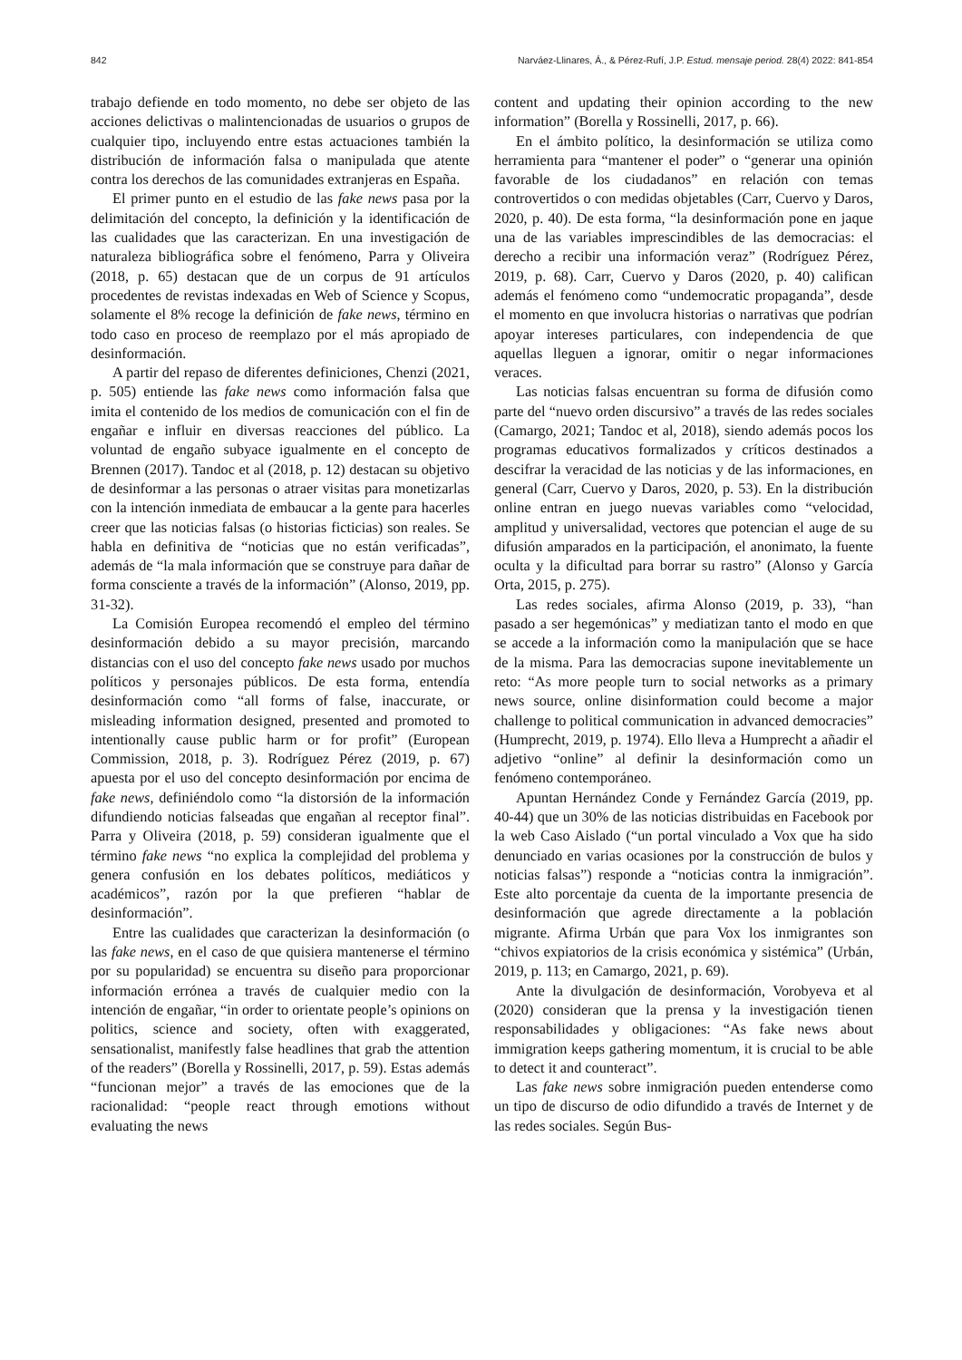842 Narváez-Llinares, Á., & Pérez-Rufí, J.P. Estud. mensaje period. 28(4) 2022: 841-854
trabajo defiende en todo momento, no debe ser objeto de las acciones delictivas o malintencionadas de usuarios o grupos de cualquier tipo, incluyendo entre estas actuaciones también la distribución de información falsa o manipulada que atente contra los derechos de las comunidades extranjeras en España.
El primer punto en el estudio de las fake news pasa por la delimitación del concepto, la definición y la identificación de las cualidades que las caracterizan. En una investigación de naturaleza bibliográfica sobre el fenómeno, Parra y Oliveira (2018, p. 65) destacan que de un corpus de 91 artículos procedentes de revistas indexadas en Web of Science y Scopus, solamente el 8% recoge la definición de fake news, término en todo caso en proceso de reemplazo por el más apropiado de desinformación.
A partir del repaso de diferentes definiciones, Chenzi (2021, p. 505) entiende las fake news como información falsa que imita el contenido de los medios de comunicación con el fin de engañar e influir en diversas reacciones del público. La voluntad de engaño subyace igualmente en el concepto de Brennen (2017). Tandoc et al (2018, p. 12) destacan su objetivo de desinformar a las personas o atraer visitas para monetizarlas con la intención inmediata de embaucar a la gente para hacerles creer que las noticias falsas (o historias ficticias) son reales. Se habla en definitiva de “noticias que no están verificadas”, además de “la mala información que se construye para dañar de forma consciente a través de la información” (Alonso, 2019, pp. 31-32).
La Comisión Europea recomendó el empleo del término desinformación debido a su mayor precisión, marcando distancias con el uso del concepto fake news usado por muchos políticos y personajes públicos. De esta forma, entendía desinformación como “all forms of false, inaccurate, or misleading information designed, presented and promoted to intentionally cause public harm or for profit” (European Commission, 2018, p. 3). Rodríguez Pérez (2019, p. 67) apuesta por el uso del concepto desinformación por encima de fake news, definiéndolo como “la distorsión de la información difundiendo noticias falseadas que engañan al receptor final”. Parra y Oliveira (2018, p. 59) consideran igualmente que el término fake news “no explica la complejidad del problema y genera confusión en los debates políticos, mediáticos y académicos”, razón por la que prefieren “hablar de desinformación”.
Entre las cualidades que caracterizan la desinformación (o las fake news, en el caso de que quisiera mantenerse el término por su popularidad) se encuentra su diseño para proporcionar información errónea a través de cualquier medio con la intención de engañar, “in order to orientate people’s opinions on politics, science and society, often with exaggerated, sensationalist, manifestly false headlines that grab the attention of the readers” (Borella y Rossinelli, 2017, p. 59). Estas además “funcionan mejor” a través de las emociones que de la racionalidad: “people react through emotions without evaluating the news
content and updating their opinion according to the new information” (Borella y Rossinelli, 2017, p. 66).
En el ámbito político, la desinformación se utiliza como herramienta para “mantener el poder” o “generar una opinión favorable de los ciudadanos” en relación con temas controvertidos o con medidas objetables (Carr, Cuervo y Daros, 2020, p. 40). De esta forma, “la desinformación pone en jaque una de las variables imprescindibles de las democracias: el derecho a recibir una información veraz” (Rodríguez Pérez, 2019, p. 68). Carr, Cuervo y Daros (2020, p. 40) califican además el fenómeno como “undemocratic propaganda”, desde el momento en que involucra historias o narrativas que podrían apoyar intereses particulares, con independencia de que aquellas lleguen a ignorar, omitir o negar informaciones veraces.
Las noticias falsas encuentran su forma de difusión como parte del “nuevo orden discursivo” a través de las redes sociales (Camargo, 2021; Tandoc et al, 2018), siendo además pocos los programas educativos formalizados y críticos destinados a descifrar la veracidad de las noticias y de las informaciones, en general (Carr, Cuervo y Daros, 2020, p. 53). En la distribución online entran en juego nuevas variables como “velocidad, amplitud y universalidad, vectores que potencian el auge de su difusión amparados en la participación, el anonimato, la fuente oculta y la dificultad para borrar su rastro” (Alonso y García Orta, 2015, p. 275).
Las redes sociales, afirma Alonso (2019, p. 33), “han pasado a ser hegemónicas” y mediatizan tanto el modo en que se accede a la información como la manipulación que se hace de la misma. Para las democracias supone inevitablemente un reto: “As more people turn to social networks as a primary news source, online disinformation could become a major challenge to political communication in advanced democracies” (Humprecht, 2019, p. 1974). Ello lleva a Humprecht a añadir el adjetivo “online” al definir la desinformación como un fenómeno contemporáneo.
Apuntan Hernández Conde y Fernández García (2019, pp. 40-44) que un 30% de las noticias distribuidas en Facebook por la web Caso Aislado (“un portal vinculado a Vox que ha sido denunciado en varias ocasiones por la construcción de bulos y noticias falsas”) responde a “noticias contra la inmigración”. Este alto porcentaje da cuenta de la importante presencia de desinformación que agrede directamente a la población migrante. Afirma Urbán que para Vox los inmigrantes son “chivos expiatorios de la crisis económica y sistémica” (Urbán, 2019, p. 113; en Camargo, 2021, p. 69).
Ante la divulgación de desinformación, Vorobyeva et al (2020) consideran que la prensa y la investigación tienen responsabilidades y obligaciones: “As fake news about immigration keeps gathering momentum, it is crucial to be able to detect it and counteract”.
Las fake news sobre inmigración pueden entenderse como un tipo de discurso de odio difundido a través de Internet y de las redes sociales. Según Bus-